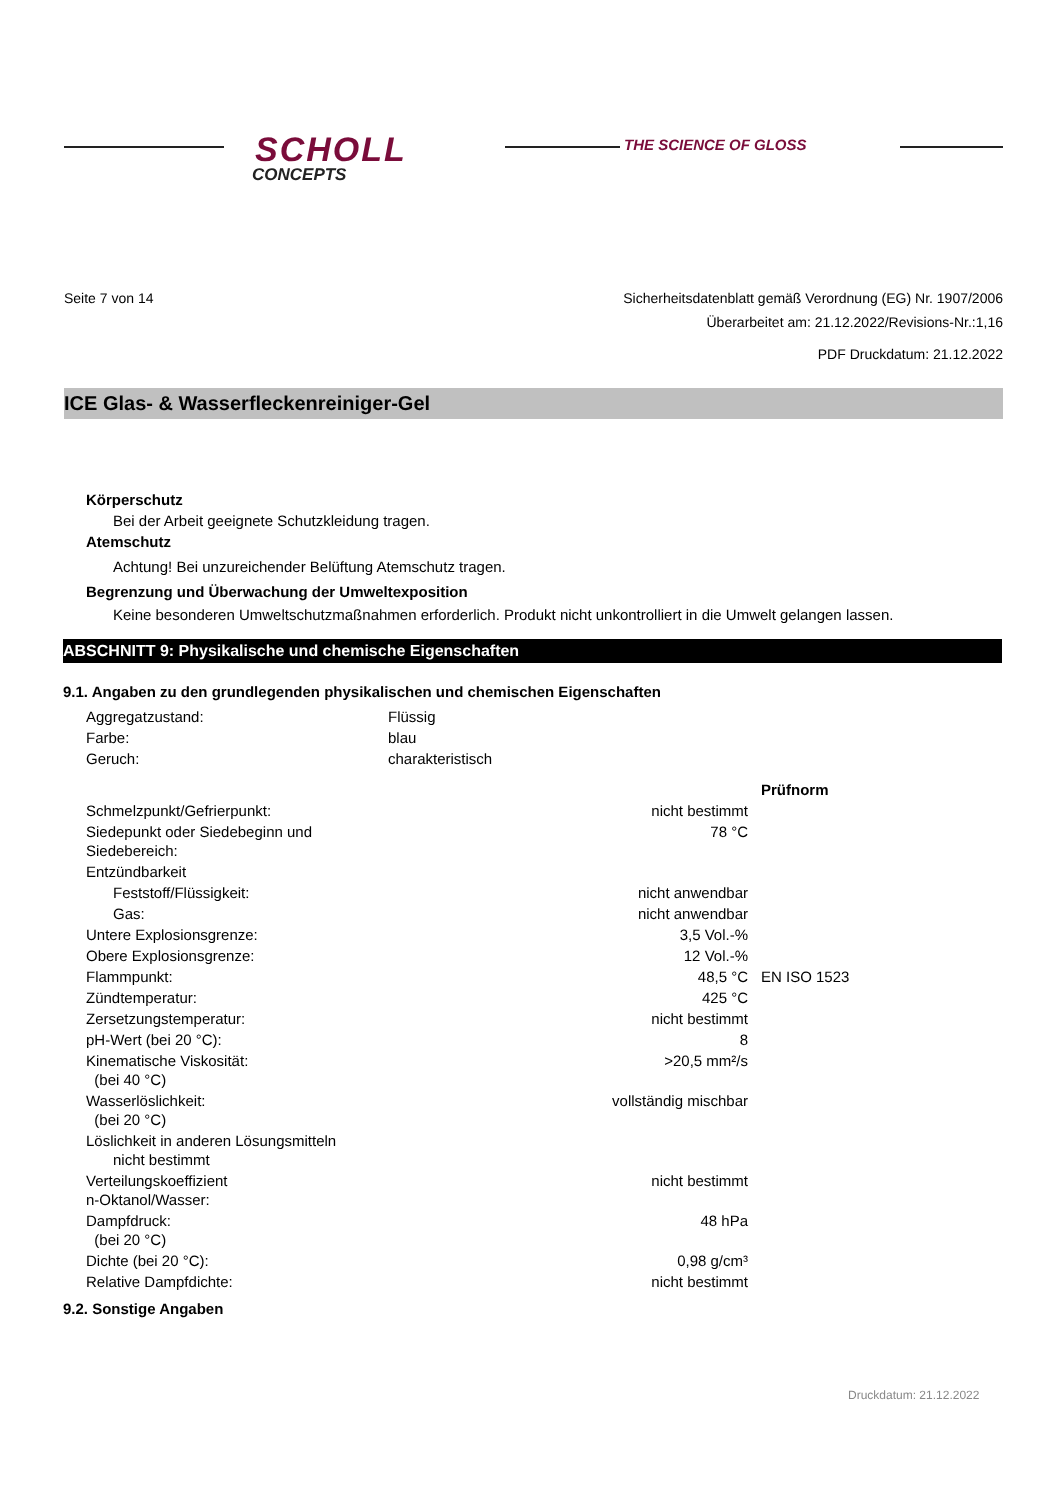SCHOLL
CONCEPTS
THE SCIENCE OF GLOSS
Seite 7 von 14 Sicherheitsdatenblatt gemäß Verordnung (EG) Nr. 1907/2006
Überarbeitet am: 21.12.2022/Revisions-Nr.:1,16
PDF Druckdatum: 21.12.2022
ICE Glas- & Wasserfleckenreiniger-Gel
Körperschutz
Bei der Arbeit geeignete Schutzkleidung tragen.
Atemschutz
Achtung! Bei unzureichender Belüftung Atemschutz tragen.
Begrenzung und Überwachung der Umweltexposition
Keine besonderen Umweltschutzmaßnahmen erforderlich. Produkt nicht unkontrolliert in die Umwelt gelangen lassen.
ABSCHNITT 9: Physikalische und chemische Eigenschaften
9.1. Angaben zu den grundlegenden physikalischen und chemischen Eigenschaften
| Aggregatzustand: | Flüssig |
| Farbe: | blau |
| Geruch: | charakteristisch |
| | | Prüfnorm |
| Schmelzpunkt/Gefrierpunkt: | nicht bestimmt | |
| Siedepunkt oder Siedebeginn und Siedebereich: | 78 °C | |
| Entzündbarkeit | | |
| Feststoff/Flüssigkeit: | nicht anwendbar | |
| Gas: | nicht anwendbar | |
| Untere Explosionsgrenze: | 3,5 Vol.-% | |
| Obere Explosionsgrenze: | 12 Vol.-% | |
| Flammpunkt: | 48,5 °C | EN ISO 1523 |
| Zündtemperatur: | 425 °C | |
| Zersetzungstemperatur: | nicht bestimmt | |
| pH-Wert (bei 20 °C): | 8 | |
| Kinematische Viskosität: (bei 40 °C) | >20,5 mm²/s | |
| Wasserlöslichkeit: (bei 20 °C) | vollständig mischbar | |
| Löslichkeit in anderen Lösungsmitteln nicht bestimmt | | |
| Verteilungskoeffizient n-Oktanol/Wasser: | nicht bestimmt | |
| Dampfdruck: (bei 20 °C) | 48 hPa | |
| Dichte (bei 20 °C): | 0,98 g/cm³ | |
| Relative Dampfdichte: | nicht bestimmt | |
9.2. Sonstige Angaben
Druckdatum: 21.12.2022